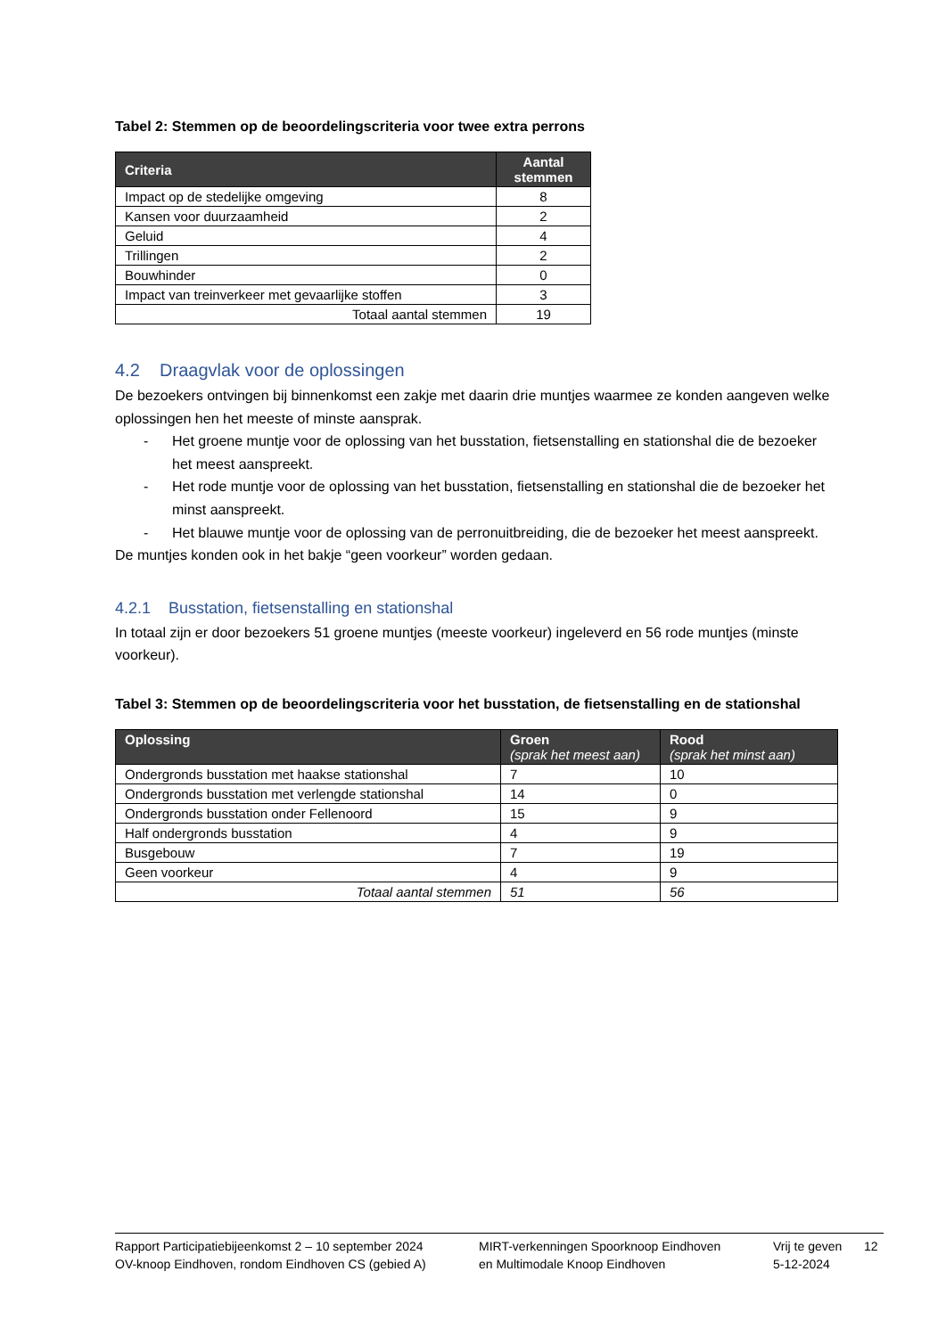Tabel 2: Stemmen op de beoordelingscriteria voor twee extra perrons
| Criteria | Aantal stemmen |
| --- | --- |
| Impact op de stedelijke omgeving | 8 |
| Kansen voor duurzaamheid | 2 |
| Geluid | 4 |
| Trillingen | 2 |
| Bouwhinder | 0 |
| Impact van treinverkeer met gevaarlijke stoffen | 3 |
| Totaal aantal stemmen | 19 |
4.2 Draagvlak voor de oplossingen
De bezoekers ontvingen bij binnenkomst een zakje met daarin drie muntjes waarmee ze konden aangeven welke oplossingen hen het meeste of minste aansprak.
- Het groene muntje voor de oplossing van het busstation, fietsenstalling en stationshal die de bezoeker het meest aanspreekt.
- Het rode muntje voor de oplossing van het busstation, fietsenstalling en stationshal die de bezoeker het minst aanspreekt.
- Het blauwe muntje voor de oplossing van de perronuitbreiding, die de bezoeker het meest aanspreekt.
De muntjes konden ook in het bakje “geen voorkeur” worden gedaan.
4.2.1 Busstation, fietsenstalling en stationshal
In totaal zijn er door bezoekers 51 groene muntjes (meeste voorkeur) ingeleverd en 56 rode muntjes (minste voorkeur).
Tabel 3: Stemmen op de beoordelingscriteria voor het busstation, de fietsenstalling en de stationshal
| Oplossing | Groen (sprak het meest aan) | Rood (sprak het minst aan) |
| --- | --- | --- |
| Ondergronds busstation met haakse stationshal | 7 | 10 |
| Ondergronds busstation met verlengde stationshal | 14 | 0 |
| Ondergronds busstation onder Fellenoord | 15 | 9 |
| Half ondergronds busstation | 4 | 9 |
| Busgebouw | 7 | 19 |
| Geen voorkeur | 4 | 9 |
| Totaal aantal stemmen | 51 | 56 |
Rapport Participatiebijeenkomst 2 – 10 september 2024
OV-knoop Eindhoven, rondom Eindhoven CS (gebied A)
MIRT-verkenningen Spoorknoop Eindhoven
en Multimodale Knoop Eindhoven
Vrij te geven
5-12-2024
12